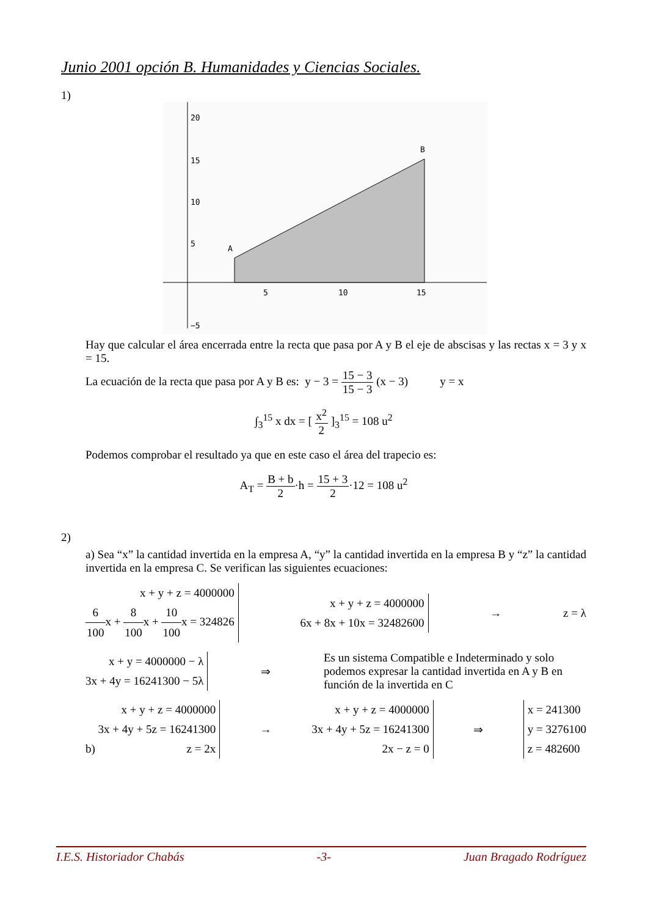Junio 2001 opción B. Humanidades y Ciencias Sociales.
1)
20
15
10
5
−5
5
10
15
A
B
Hay que calcular el área encerrada entre la recta que pasa por A y B el eje de abscisas y las rectas x = 3 y x = 15.
La ecuación de la recta que pasa por A y B es: y − 3 = 15 − 3 15 − 3 (x − 3) y = x
∫<sub>3</sub><sup>15</sup> x dx = [ x<sup>2</sup> 2 ]<sub>3</sub><sup>15</sup> = 108 u<sup>2</sup>
Podemos comprobar el resultado ya que en este caso el área del trapecio es:
A<sub>T</sub> = B + b 2·h = 15 + 3 2·12 = 108 u<sup>2</sup>
2)
a) Sea “x” la cantidad invertida en la empresa A, “y” la cantidad invertida en la empresa B y “z” la cantidad invertida en la empresa C. Se verifican las siguientes ecuaciones:
x + y + z = 4000000
6 100x + 8 100x + 10 100x = 324826 x + y + z = 4000000
6x + 8x + 10x = 32482600 → z = λ
x + y = 4000000 − λ
3x + 4y = 16241300 − 5λ ⇒ Es un sistema Compatible e Indeterminado y solo podemos expresar la cantidad invertida en A y B en función de la invertida en C
b) x + y + z = 4000000
3x + 4y + 5z = 16241300
z = 2x → x + y + z = 4000000
3x + 4y + 5z = 16241300
2x − z = 0 ⇒ x = 241300
y = 3276100
z = 482600
I.E.S. Historiador Chabás -3- Juan Bragado Rodríguez